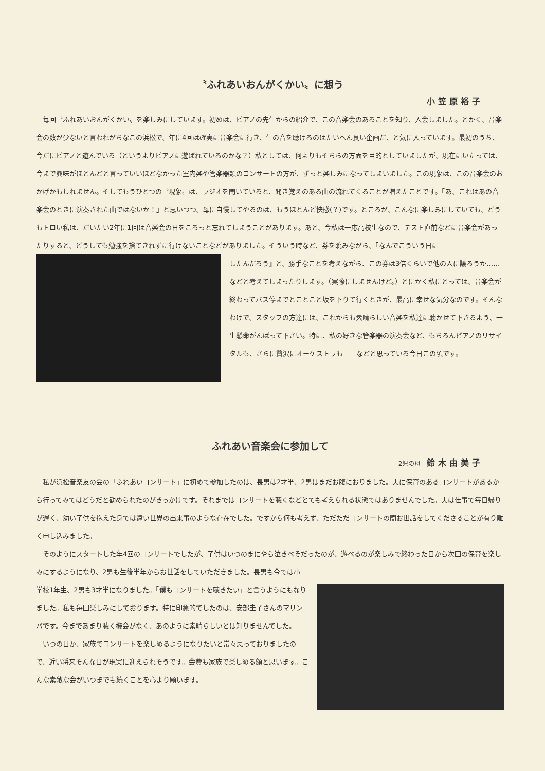〝ふれあいおんがくかい〟に想う
小笠原裕子
毎回〝ふれあいおんがくかい〟を楽しみにしています。初めは、ピアノの先生からの紹介で、この音楽会のあることを知り、入会しました。とかく、音楽会の数が少ないと言われがちなこの浜松で、年に4回は確実に音楽会に行き、生の音を聴けるのはたいへん良い企画だ、と気に入っています。最初のうち、今だにピアノと遊んでいる（というよりピアノに遊ばれているのかな？）私としては、何よりもそちらの方面を目的としていましたが、現在にいたっては、今まで興味がほとんどと言っていいほどなかった室内楽や管楽器類のコンサートの方が、ずっと楽しみになってしまいました。この現象は、この音楽会のおかげかもしれません。そしてもうひとつの〝現象〟は、ラジオを聞いていると、聞き覚えのある曲の流れてくることが増えたことです。「あ、これはあの音楽会のときに演奏された曲ではないか！」と思いつつ、母に自慢してやるのは、もうほとんど快感(？)です。ところが、こんなに楽しみにしていても、どうもトロい私は、だいたい2年に1回は音楽会の日をころっと忘れてしまうことがあります。あと、今私は一応高校生なので、テスト直前などに音楽会があったりすると、どうしても勉強を捨てきれずに行けないことなどがありました。そういう時など、券を睨みながら、「なんでこういう日に
したんだろう』と、勝手なことを考えながら、この券は3倍くらいで他の人に譲ろうか……などと考えてしまったりします。（実際にしませんけど。）とにかく私にとっては、音楽会が終わってバス停までとことこと坂を下りて行くときが、最高に幸せな気分なのです。そんなわけで、スタッフの方達には、これからも素晴らしい音楽を私達に聴かせて下さるよう、一生懸命がんばって下さい。特に、私の好きな管楽器の演奏会など、もちろんピアノのリサイタルも、さらに贅沢にオーケストラも――などと思っている今日この頃です。
ふれあい音楽会に参加して
2児の母 鈴木由美子
私が浜松音楽友の会の「ふれあいコンサート」に初めて参加したのは、長男は2才半、2男はまだお腹におりました。夫に保育のあるコンサートがあるから行ってみてはどうだと勧められたのがきっかけです。それまではコンサートを聴くなどとても考えられる状態ではありませんでした。夫は仕事で毎日帰りが遅く、幼い子供を抱えた身では遠い世界の出来事のような存在でした。ですから何も考えず、ただただコンサートの間お世話をしてくださることが有り難く申し込みました。
そのようにスタートした年4回のコンサートでしたが、子供はいつのまにやら泣きべそだったのが、遊べるのが楽しみで終わった日から次回の保育を楽しみにするようになり、2男も生後半年からお世話をしていただきました。長男も今では小
学校1年生、2男も3才半になりました。「僕もコンサートを聴きたい」と言うようにもなりました。私も毎回楽しみにしております。特に印象的でしたのは、安部圭子さんのマリンバです。今まであまり聴く機会がなく、あのように素晴らしいとは知りませんでした。
いつの日か、家族でコンサートを楽しめるようになりたいと常々思っておりましたので、近い将来そんな日が現実に迎えられそうです。会費も家族で楽しめる額と思います。こんな素敵な会がいつまでも続くことを心より願います。